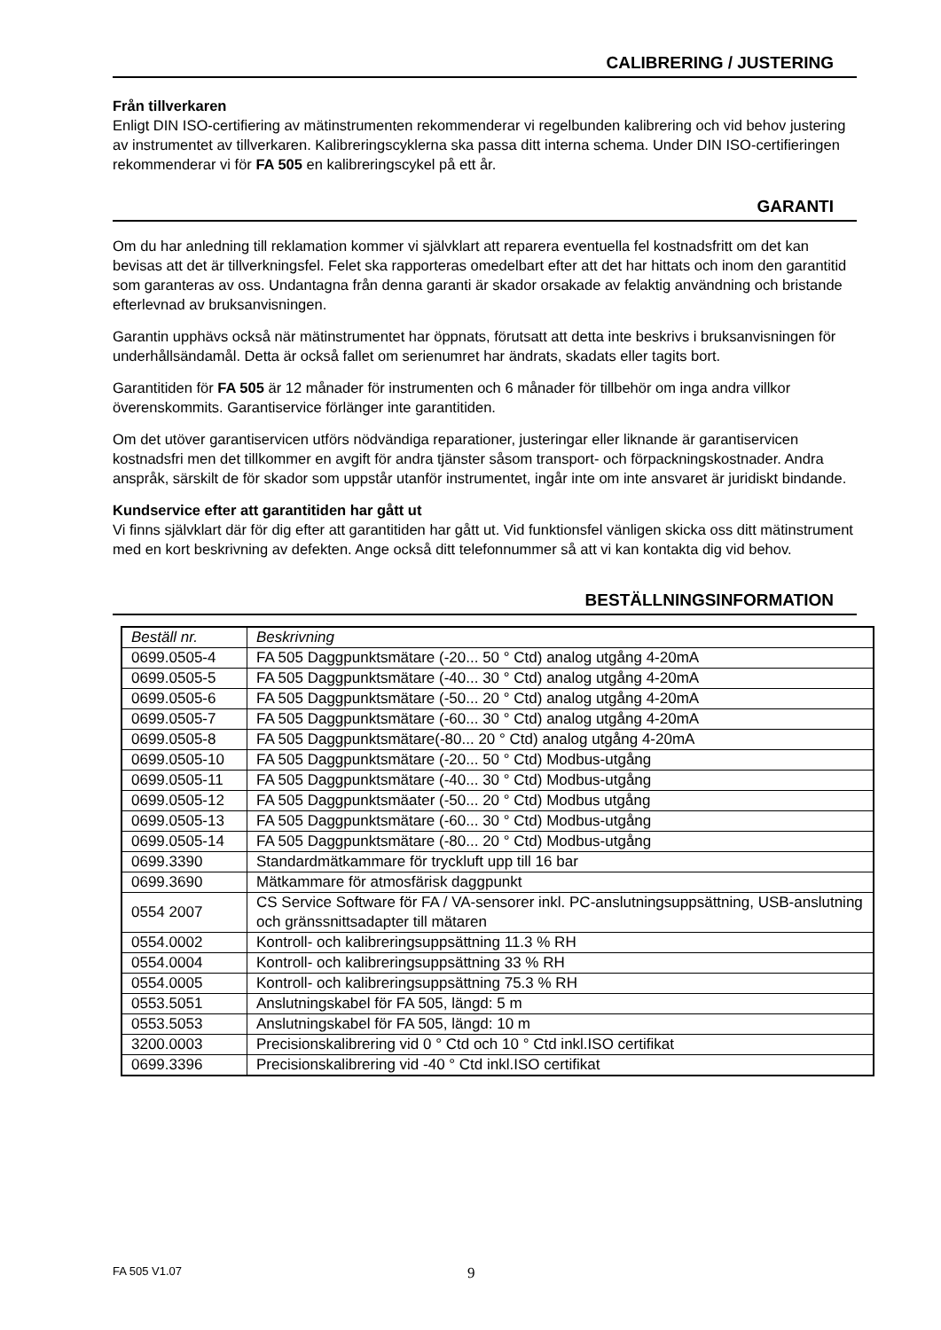CALIBRERING / JUSTERING
Från tillverkaren
Enligt DIN ISO-certifiering av mätinstrumenten rekommenderar vi regelbunden kalibrering och vid behov justering av instrumentet av tillverkaren. Kalibreringscyklerna ska passa ditt interna schema. Under DIN ISO-certifieringen rekommenderar vi för FA 505 en kalibreringscykel på ett år.
GARANTI
Om du har anledning till reklamation kommer vi självklart att reparera eventuella fel kostnadsfritt om det kan bevisas att det är tillverkningsfel. Felet ska rapporteras omedelbart efter att det har hittats och inom den garantitid som garanteras av oss. Undantagna från denna garanti är skador orsakade av felaktig användning och bristande efterlevnad av bruksanvisningen.
Garantin upphävs också när mätinstrumentet har öppnats, förutsatt att detta inte beskrivs i bruksanvisningen för underhållsändamål. Detta är också fallet om serienumret har ändrats, skadats eller tagits bort.
Garantitiden för FA 505 är 12 månader för instrumenten och 6 månader för tillbehör om inga andra villkor överenskommits. Garantiservice förlänger inte garantitiden.
Om det utöver garantiservicen utförs nödvändiga reparationer, justeringar eller liknande är garantiservicen kostnadsfri men det tillkommer en avgift för andra tjänster såsom transport- och förpackningskostnader. Andra anspråk, särskilt de för skador som uppstår utanför instrumentet, ingår inte om inte ansvaret är juridiskt bindande.
Kundservice efter att garantitiden har gått ut
Vi finns självklart där för dig efter att garantitiden har gått ut. Vid funktionsfel vänligen skicka oss ditt mätinstrument med en kort beskrivning av defekten. Ange också ditt telefonnummer så att vi kan kontakta dig vid behov.
BESTÄLLNINGSINFORMATION
| Beställ nr. | Beskrivning |
| 0699.0505-4 | FA 505 Daggpunktsmätare (-20... 50 ° Ctd) analog utgång 4-20mA |
| 0699.0505-5 | FA 505 Daggpunktsmätare (-40... 30 ° Ctd) analog utgång 4-20mA |
| 0699.0505-6 | FA 505 Daggpunktsmätare (-50... 20 ° Ctd) analog utgång 4-20mA |
| 0699.0505-7 | FA 505 Daggpunktsmätare (-60... 30 ° Ctd) analog utgång 4-20mA |
| 0699.0505-8 | FA 505 Daggpunktsmätare(-80... 20 ° Ctd) analog utgång 4-20mA |
| 0699.0505-10 | FA 505 Daggpunktsmätare (-20... 50 ° Ctd) Modbus-utgång |
| 0699.0505-11 | FA 505 Daggpunktsmätare (-40... 30 ° Ctd) Modbus-utgång |
| 0699.0505-12 | FA 505 Daggpunktsmäater (-50... 20 ° Ctd) Modbus utgång |
| 0699.0505-13 | FA 505 Daggpunktsmätare (-60... 30 ° Ctd) Modbus-utgång |
| 0699.0505-14 | FA 505 Daggpunktsmätare (-80... 20 ° Ctd) Modbus-utgång |
| 0699.3390 | Standardmätkammare för tryckluft upp till 16 bar |
| 0699.3690 | Mätkammare för atmosfärisk daggpunkt |
| 0554 2007 | CS Service Software för FA / VA-sensorer inkl. PC-anslutningsuppsättning, USB-anslutning och gränssnittsadapter till mätaren |
| 0554.0002 | Kontroll- och kalibreringsuppsättning 11.3 % RH |
| 0554.0004 | Kontroll- och kalibreringsuppsättning 33 % RH |
| 0554.0005 | Kontroll- och kalibreringsuppsättning 75.3 % RH |
| 0553.5051 | Anslutningskabel för FA 505, längd: 5 m |
| 0553.5053 | Anslutningskabel för FA 505, längd: 10 m |
| 3200.0003 | Precisionskalibrering vid 0 ° Ctd och 10 ° Ctd inkl.ISO certifikat |
| 0699.3396 | Precisionskalibrering vid -40 ° Ctd inkl.ISO certifikat |
FA 505 V1.07 9